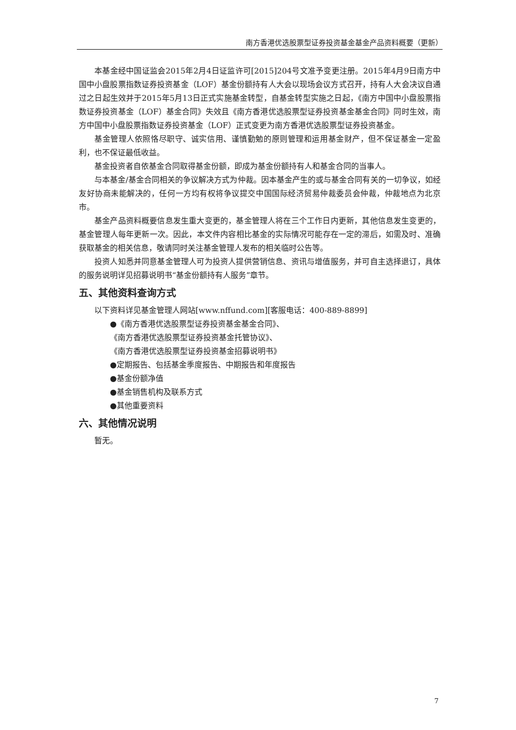南方香港优选股票型证券投资基金基金产品资料概要（更新）
本基金经中国证监会2015年2月4日证监许可[2015]204号文准予变更注册。2015年4月9日南方中国中小盘股票指数证券投资基金（LOF）基金份额持有人大会以现场会议方式召开，持有人大会决议自通过之日起生效并于2015年5月13日正式实施基金转型，自基金转型实施之日起，《南方中国中小盘股票指数证券投资基金（LOF）基金合同》失效且《南方香港优选股票型证券投资基金基金合同》同时生效，南方中国中小盘股票指数证券投资基金（LOF）正式变更为南方香港优选股票型证券投资基金。
基金管理人依照恪尽职守、诚实信用、谨慎勤勉的原则管理和运用基金财产，但不保证基金一定盈利，也不保证最低收益。
基金投资者自依基金合同取得基金份额，即成为基金份额持有人和基金合同的当事人。
与本基金/基金合同相关的争议解决方式为仲裁。因本基金产生的或与基金合同有关的一切争议，如经友好协商未能解决的，任何一方均有权将争议提交中国国际经济贸易仲裁委员会仲裁，仲裁地点为北京市。
基金产品资料概要信息发生重大变更的，基金管理人将在三个工作日内更新，其他信息发生变更的，基金管理人每年更新一次。因此，本文件内容相比基金的实际情况可能存在一定的滞后，如需及时、准确获取基金的相关信息，敬请同时关注基金管理人发布的相关临时公告等。
投资人知悉并同意基金管理人可为投资人提供营销信息、资讯与增值服务，并可自主选择退订，具体的服务说明详见招募说明书“基金份额持有人服务”章节。
五、其他资料查询方式
以下资料详见基金管理人网站[www.nffund.com][客服电话：400-889-8899]
●《南方香港优选股票型证券投资基金基金合同》、
《南方香港优选股票型证券投资基金托管协议》、
《南方香港优选股票型证券投资基金招募说明书》
●定期报告、包括基金季度报告、中期报告和年度报告
●基金份额净值
●基金销售机构及联系方式
●其他重要资料
六、其他情况说明
暂无。
7